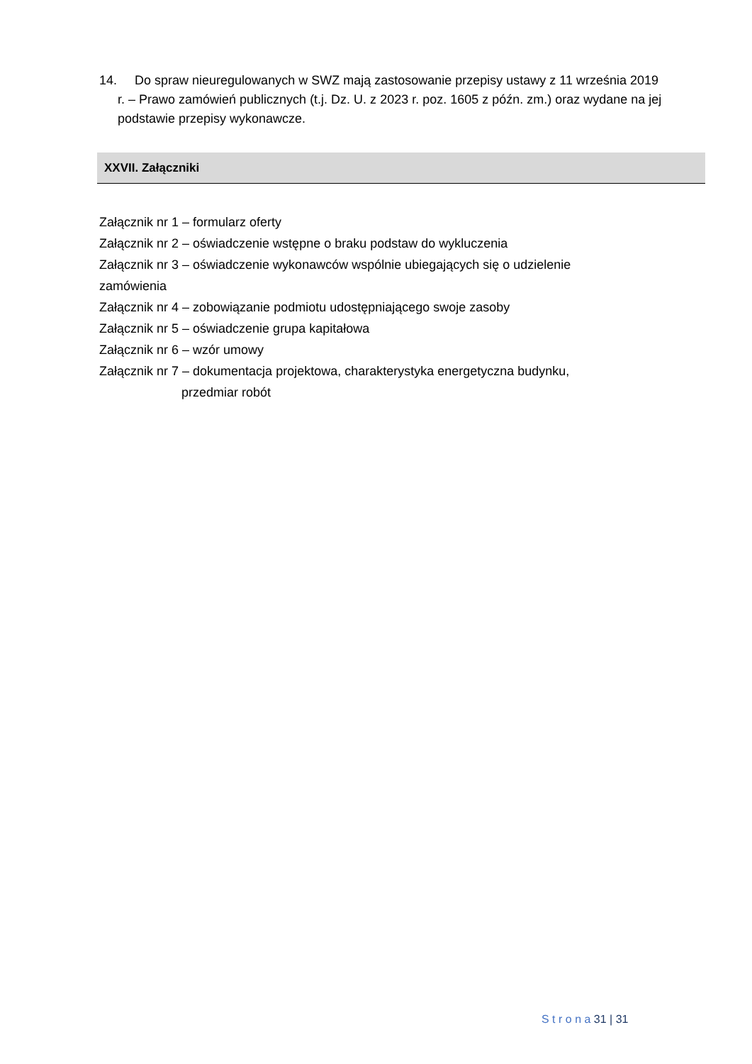14. Do spraw nieuregulowanych w SWZ mają zastosowanie przepisy ustawy z 11 września 2019 r. – Prawo zamówień publicznych (t.j. Dz. U. z 2023 r. poz. 1605 z późn. zm.) oraz wydane na jej podstawie przepisy wykonawcze.
XXVII. Załączniki
Załącznik nr 1 – formularz oferty
Załącznik nr 2 – oświadczenie wstępne o braku podstaw do wykluczenia
Załącznik nr 3 – oświadczenie wykonawców wspólnie ubiegających się o udzielenie zamówienia
Załącznik nr 4 – zobowiązanie podmiotu udostępniającego swoje zasoby
Załącznik nr 5 – oświadczenie grupa kapitałowa
Załącznik nr 6 – wzór umowy
Załącznik nr 7 – dokumentacja projektowa, charakterystyka energetyczna budynku,
przedmiar robót
S t r o n a 31 | 31